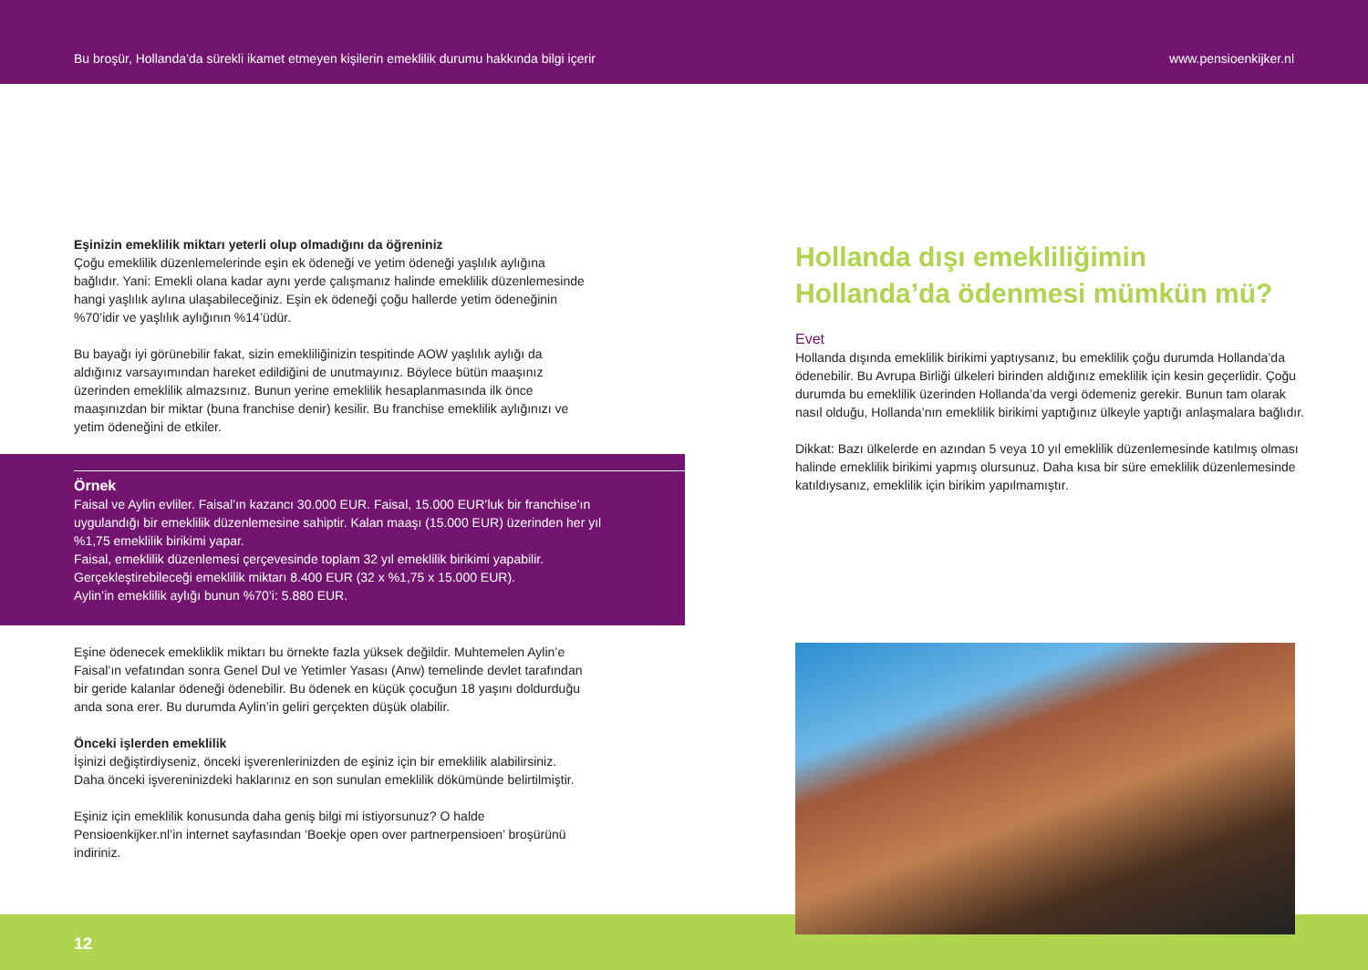Bu broşür, Hollanda’da sürekli ikamet etmeyen kişilerin emeklilik durumu hakkında bilgi içerir www.pensioenkijker.nl
Eşinizin emeklilik miktarı yeterli olup olmadığını da öğreniniz
Çoğu emeklilik düzenlemelerinde eşin ek ödeneği ve yetim ödeneği yaşlılık aylığına bağlıdır. Yani: Emekli olana kadar aynı yerde çalışmanız halinde emeklilik düzenlemesinde hangi yaşlılık aylına ulaşabileceğiniz. Eşin ek ödeneği çoğu hallerde yetim ödeneğinin %70’idir ve yaşlılık aylığının %14’üdür.
Bu bayağı iyi görünebilir fakat, sizin emekliliğinizin tespitinde AOW yaşlılık aylığı da aldığınız varsayımından hareket edildiğini de unutmayınız. Böylece bütün maaşınız üzerinden emeklilik almazsınız. Bunun yerine emeklilik hesaplanmasında ilk önce maaşınızdan bir miktar (buna franchise denir) kesilir. Bu franchise emeklilik aylığınızı ve yetim ödeneğini de etkiler.
Örnek
Faisal ve Aylin evliler. Faisal’ın kazancı 30.000 EUR. Faisal, 15.000 EUR’luk bir franchise’ın uygulandığı bir emeklilik düzenlemesine sahiptir. Kalan maaşı (15.000 EUR) üzerinden her yıl %1,75 emeklilik birikimi yapar.
Faisal, emeklilik düzenlemesi çerçevesinde toplam 32 yıl emeklilik birikimi yapabilir. Gerçekleştirebileceği emeklilik miktarı 8.400 EUR (32 x %1,75 x 15.000 EUR).
Aylin’in emeklilik aylığı bunun %70’i: 5.880 EUR.
Eşine ödenecek emekliklik miktarı bu örnekte fazla yüksek değildir. Muhtemelen Aylin’e Faisal’ın vefatından sonra Genel Dul ve Yetimler Yasası (Anw) temelinde devlet tarafından bir geride kalanlar ödeneği ödenebilir. Bu ödenek en küçük çocuğun 18 yaşını doldurduğu anda sona erer. Bu durumda Aylin’in geliri gerçekten düşük olabilir.
Önceki işlerden emeklilik
İşinizi değiştirdiyseniz, önceki işverenlerinizden de eşiniz için bir emeklilik alabilirsiniz. Daha önceki işvereninizdeki haklarınız en son sunulan emeklilik dökümünde belirtilmiştir.
Eşiniz için emeklilik konusunda daha geniş bilgi mi istiyorsunuz? O halde Pensioenkijker.nl’in internet sayfasından ‘Boekje open over partnerpensioen’ broşürünü indiriniz.
Hollanda dışı emekliliğimin Hollanda’da ödenmesi mümkün mü?
Evet
Hollanda dışında emeklilik birikimi yaptıysanız, bu emeklilik çoğu durumda Hollanda’da ödenebilir. Bu Avrupa Birliği ülkeleri birinden aldığınız emeklilik için kesin geçerlidir. Çoğu durumda bu emeklilik üzerinden Hollanda’da vergi ödemeniz gerekir. Bunun tam olarak nasıl olduğu, Hollanda’nın emeklilik birikimi yaptığınız ülkeyle yaptığı anlaşmalara bağlıdır.
Dikkat: Bazı ülkelerde en azından 5 veya 10 yıl emeklilik düzenlemesinde katılmış olması halinde emeklilik birikimi yapmış olursunuz. Daha kısa bir süre emeklilik düzenlemesinde katıldıysanız, emeklilik için birikim yapılmamıştır.
12